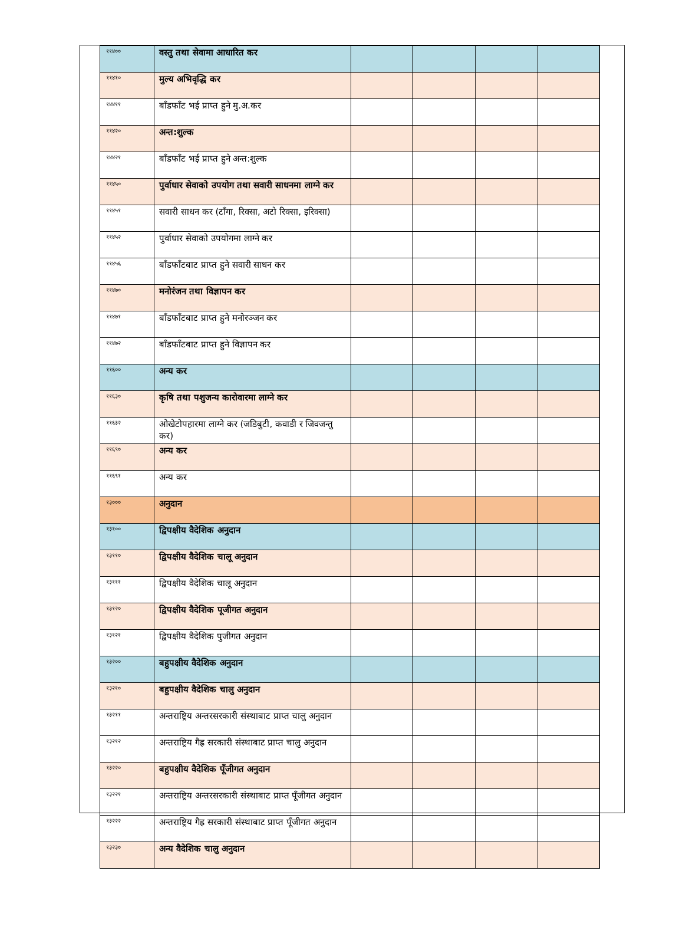| ११४०० | वस्तु तथा सेवामा आधारित कर | | | | |
| ११४१० | मुल्य अभिवृद्धि कर | | | | |
| १४४११ | बाँडफाँट भई प्राप्त हुने मु.अ.कर | | | | |
| ११४२० | अन्त:शुल्क | | | | |
| १४४२१ | बाँडफाँट भई प्राप्त हुने अन्त:शुल्क | | | | |
| ११४५० | पुर्वाधार सेवाको उपयोग तथा सवारी साधनमा लाग्ने कर | | | | |
| ११४५१ | सवारी साधन कर (टाँगा, रिक्सा, अटो रिक्सा, इरिक्सा) | | | | |
| ११४५२ | पुर्वाधार सेवाको उपयोगमा लाग्ने कर | | | | |
| ११४५६ | बाँडफाँटबाट प्राप्त हुने सवारी साधन कर | | | | |
| ११४७० | मनोरंजन तथा विज्ञापन कर | | | | |
| ११४७१ | बाँडफाँटबाट प्राप्त हुने मनोरञ्जन कर | | | | |
| ११४७२ | बाँडफाँटबाट प्राप्त हुने विज्ञापन कर | | | | |
| ११६०० | अन्य कर | | | | |
| ११६३० | कृषि तथा पशुजन्य कारोवारमा लाग्ने कर | | | | |
| ११६३२ | ओखेटोपहारमा लाग्ने कर (जडिबुटी, कवाडी र जिवजन्तु कर) | | | | |
| ११६९० | अन्य कर | | | | |
| ११६९१ | अन्य कर | | | | |
| १३००० | अनुदान | | | | |
| १३१०० | द्विपक्षीय वैदेशिक अनुदान | | | | |
| १३११० | द्विपक्षीय वैदेशिक चालू अनुदान | | | | |
| १३१११ | द्विपक्षीय वैदेशिक चालू अनुदान | | | | |
| १३१२० | द्विपक्षीय वैदेशिक पूजीगत अनुदान | | | | |
| १३१२१ | द्विपक्षीय वैदेशिक पुजीगत अनुदान | | | | |
| १३२०० | बहुपक्षीय वैदेशिक अनुदान | | | | |
| १३२१० | बहुपक्षीय वैदेशिक चालु अनुदान | | | | |
| १३२११ | अन्तराष्ट्रिय अन्तरसरकारी संस्थाबाट प्राप्त चालु अनुदान | | | | |
| १३२१२ | अन्तराष्ट्रिय गैह्र सरकारी संस्थाबाट प्राप्त चालु अनुदान | | | | |
| १३२२० | बहुपक्षीय वैदेशिक पूँजीगत अनुदान | | | | |
| १३२२१ | अन्तराष्ट्रिय अन्तरसरकारी संस्थाबाट प्राप्त पूँजीगत अनुदान | | | | |
| १३२२२ | अन्तराष्ट्रिय गैह्र सरकारी संस्थाबाट प्राप्त पूँजीगत अनुदान | | | | |
| १३२३० | अन्य वैदेशिक चालु अनुदान | | | | |